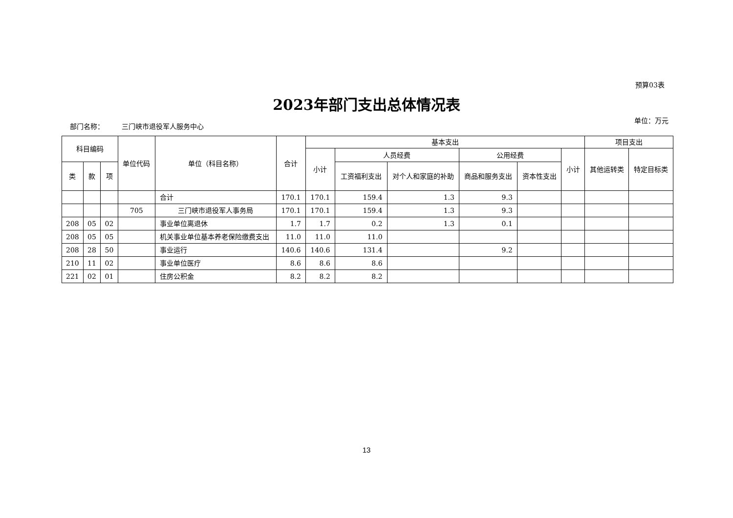预算03表
2023年部门支出总体情况表
部门名称： 三门峡市退役军人服务中心
单位：万元
| 科目编码 | | | 单位代码 | 单位（科目名称） | 合计 | 基本支出 | | | | | | 项目支出 | |
| --- | --- | --- | --- | --- | --- | --- | --- | --- | --- | --- | --- | --- | --- |
| | | | | | | 小计 | 人员经费 | | 公用经费 | | 小计 | 其他运转类 | 特定目标类 |
| 类 | 款 | 项 | | | | | 工资福利支出 | 对个人和家庭的补助 | 商品和服务支出 | 资本性支出 | | | |
| | | | | 合计 | 170.1 | 170.1 | 159.4 | 1.3 | 9.3 | | | | |
| | | | 705 | 三门峡市退役军人事务局 | 170.1 | 170.1 | 159.4 | 1.3 | 9.3 | | | | |
| 208 | 05 | 02 | | 事业单位离退休 | 1.7 | 1.7 | 0.2 | 1.3 | 0.1 | | | | |
| 208 | 05 | 05 | | 机关事业单位基本养老保险缴费支出 | 11.0 | 11.0 | 11.0 | | | | | | |
| 208 | 28 | 50 | | 事业运行 | 140.6 | 140.6 | 131.4 | | 9.2 | | | | |
| 210 | 11 | 02 | | 事业单位医疗 | 8.6 | 8.6 | 8.6 | | | | | | |
| 221 | 02 | 01 | | 住房公积金 | 8.2 | 8.2 | 8.2 | | | | | | |
13